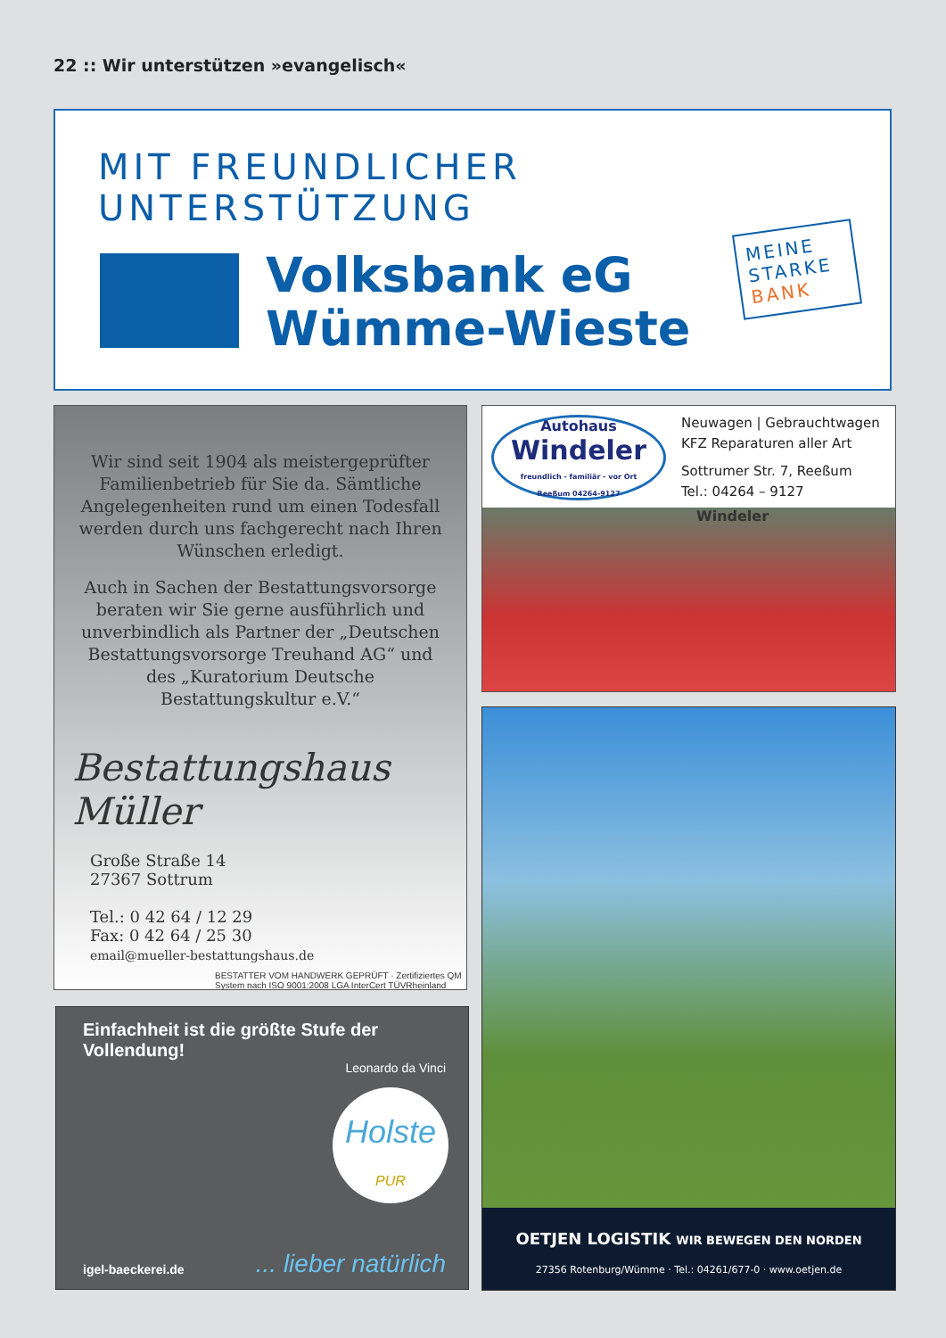22 :: Wir unterstützen »evangelisch«
MIT FREUNDLICHER UNTERSTÜTZUNG
Volksbank eG
Wümme-Wieste
MEINE
STARKE
BANK
Wir sind seit 1904 als meistergeprüfter Familienbetrieb für Sie da. Sämtliche Angelegenheiten rund um einen Todesfall werden durch uns fachgerecht nach Ihren Wünschen erledigt.
Auch in Sachen der Bestattungsvorsorge beraten wir Sie gerne ausführlich und unverbindlich als Partner der „Deutschen Bestattungsvorsorge Treuhand AG“ und des „Kuratorium Deutsche Bestattungskultur e.V.“
Bestattungshaus Müller
Große Straße 14
27367 Sottrum
Tel.: 0 42 64 / 12 29
Fax: 0 42 64 / 25 30
email@mueller-bestattungshaus.de
BESTATTER VOM HANDWERK GEPRÜFT · Zertifiziertes QM System nach ISO 9001:2008 LGA InterCert TÜVRheinland
Autohaus
Windeler
freundlich - familiär - vor Ort
Reeßum 04264-9127
Neuwagen | Gebrauchtwagen
KFZ Reparaturen aller Art
Sottrumer Str. 7, Reeßum
Tel.: 04264 – 9127
Windeler
OETJEN LOGISTIK WIR BEWEGEN DEN NORDEN
27356 Rotenburg/Wümme · Tel.: 04261/677-0 · www.oetjen.de
Einfachheit ist die größte Stufe der Vollendung!
Leonardo da Vinci
Holste
PUR
igel-baeckerei.de ... lieber natürlich